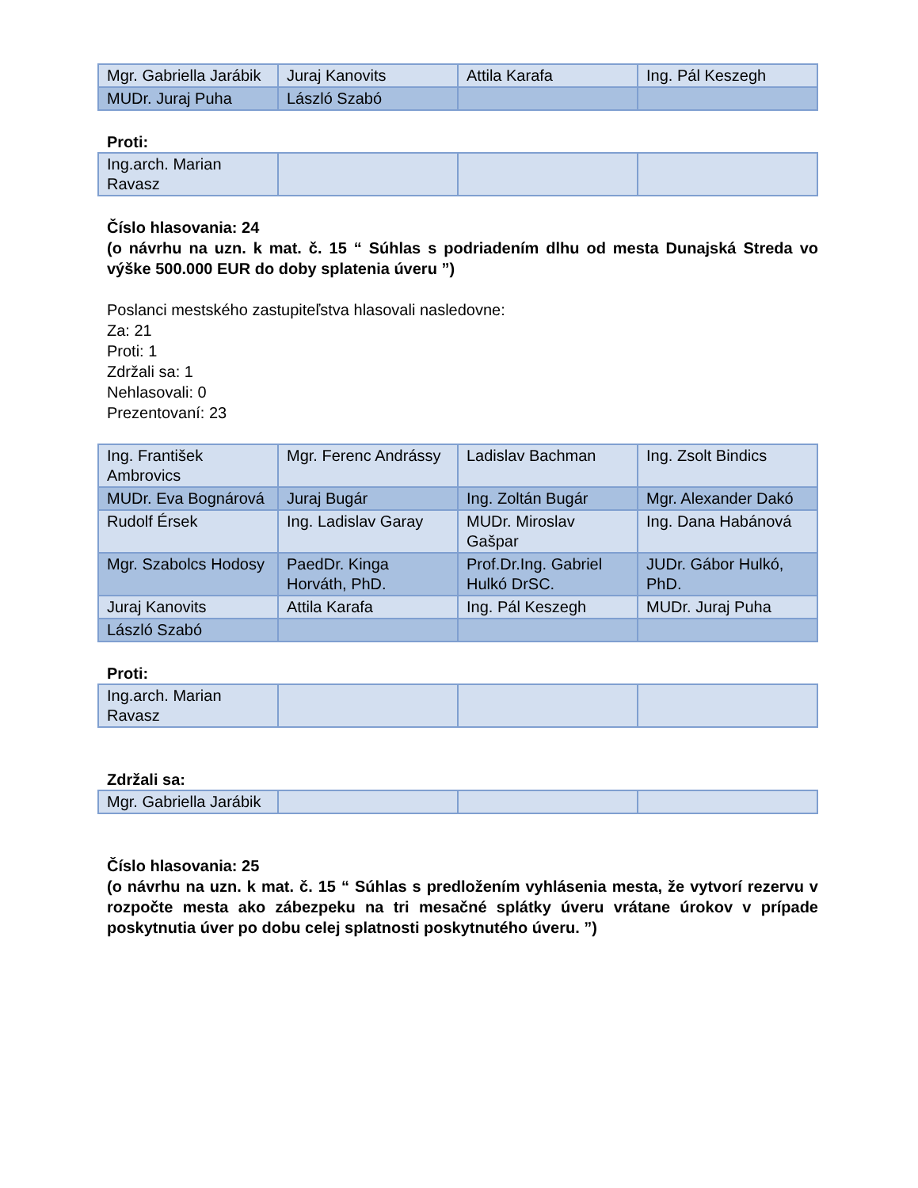| Mgr. Gabriella Jarábik | Juraj Kanovits | Attila Karafa | Ing. Pál Keszegh |
| MUDr. Juraj Puha | László Szabó | | |
Proti:
| Ing.arch. Marian Ravasz | | | |
Číslo hlasovania: 24
(o návrhu na uzn. k mat. č. 15 “ Súhlas s podriadením dlhu od mesta Dunajská Streda vo výške 500.000 EUR do doby splatenia úveru ”)
Poslanci mestského zastupiteľstva hlasovali nasledovne:
Za: 21
Proti: 1
Zdržali sa: 1
Nehlasovali: 0
Prezentovaní: 23
| Ing. František Ambrovics | Mgr. Ferenc Andrássy | Ladislav Bachman | Ing. Zsolt Bindics |
| MUDr. Eva Bognárová | Juraj Bugár | Ing. Zoltán Bugár | Mgr. Alexander Dakó |
| Rudolf Érsek | Ing. Ladislav Garay | MUDr. Miroslav Gašpar | Ing. Dana Habánová |
| Mgr. Szabolcs Hodosy | PaedDr. Kinga Horváth, PhD. | Prof.Dr.Ing. Gabriel Hulkó DrSC. | JUDr. Gábor Hulkó, PhD. |
| Juraj Kanovits | Attila Karafa | Ing. Pál Keszegh | MUDr. Juraj Puha |
| László Szabó | | | |
Proti:
| Ing.arch. Marian Ravasz | | | |
Zdržali sa:
| Mgr. Gabriella Jarábik | | | |
Číslo hlasovania: 25
(o návrhu na uzn. k mat. č. 15 “ Súhlas s predložením vyhlásenia mesta, že vytvorí rezervu v rozpočte mesta ako zábezpeku na tri mesačné splátky úveru vrátane úrokov v prípade poskytnutia úver po dobu celej splatnosti poskytnutého úveru. ”)